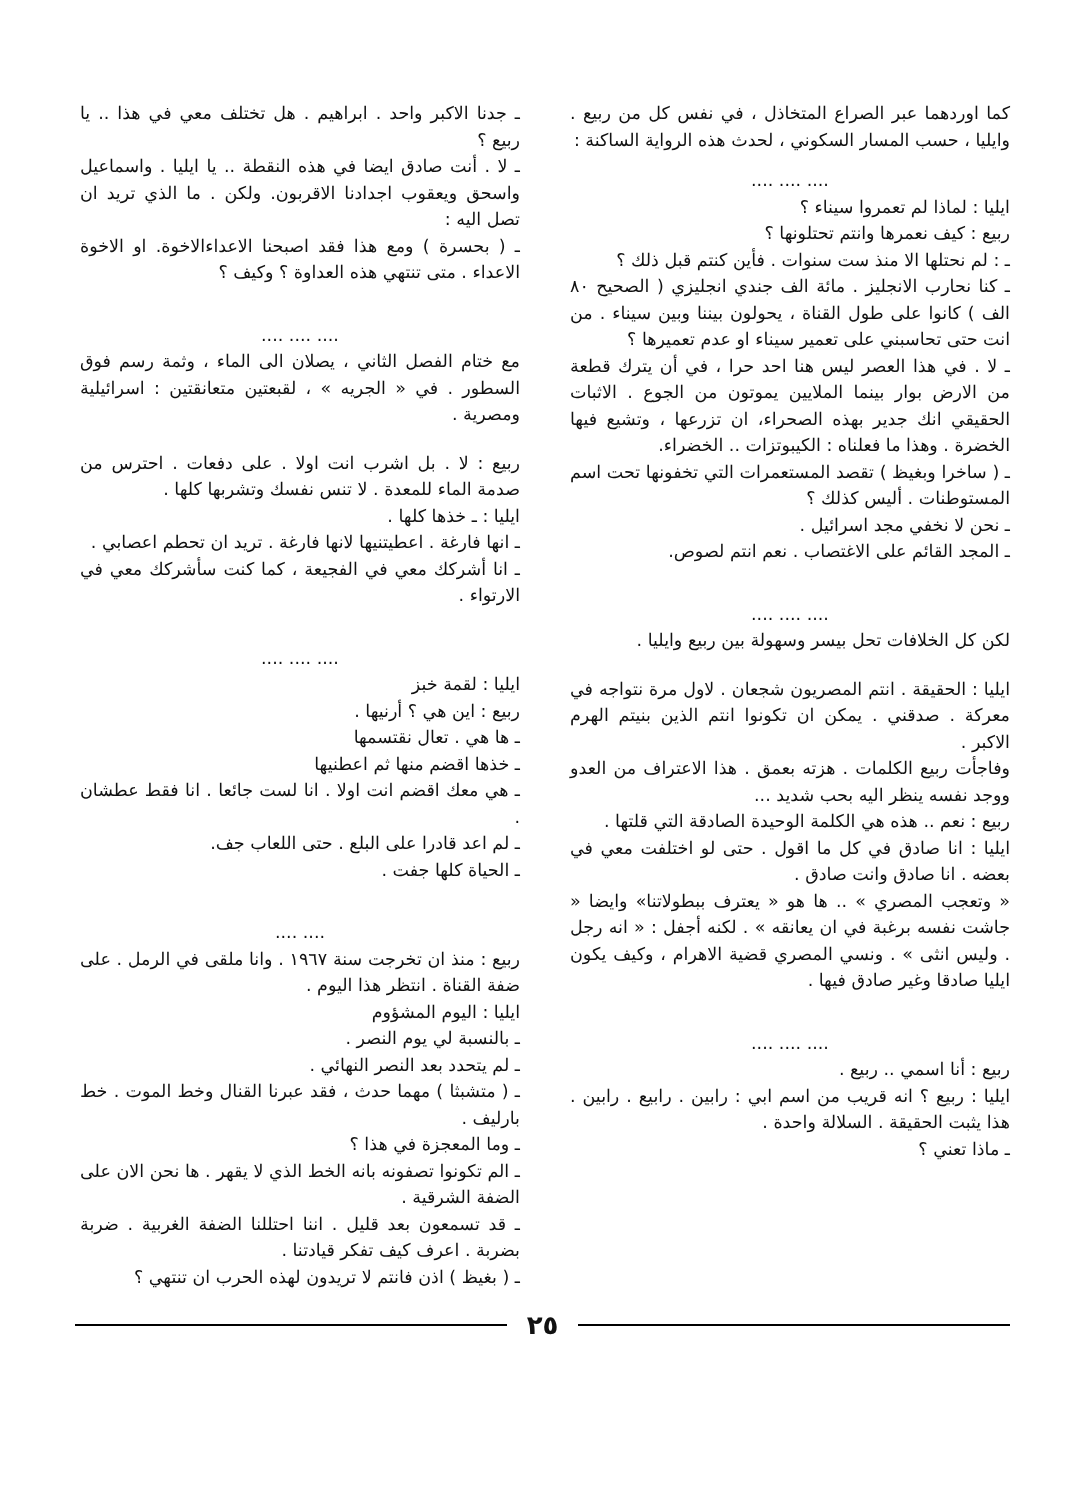كما اوردهما عبر الصراع المتخاذل ، في نفس كل من ربيع . وايليا ، حسب المسار السكوني ، لحدث هذه الرواية الساكنة :
.... .... ....
ايليا : لماذا لم تعمروا سيناء ؟
ربيع : كيف نعمرها وانتم تحتلونها ؟
ـ : لم نحتلها الا منذ ست سنوات . فأين كنتم قبل ذلك ؟
ـ كنا نحارب الانجليز . مائة الف جندي انجليزي ( الصحيح ٨٠ الف ) كانوا على طول القناة ، يحولون بيننا وبين سيناء . من انت حتى تحاسبني على تعمير سيناء او عدم تعميرها ؟
ـ لا . في هذا العصر ليس هنا احد حرا ، في أن يترك قطعة من الارض بوار بينما الملايين يموتون من الجوع . الاثبات الحقيقي انك جدير بهذه الصحراء، ان تزرعها ، وتشيع فيها الخضرة . وهذا ما فعلناه : الكيبوتزات .. الخضراء.
ـ ( ساخرا وبغيظ ) تقصد المستعمرات التي تخفونها تحت اسم المستوطنات . أليس كذلك ؟
ـ نحن لا نخفي مجد اسرائيل .
ـ المجد القائم على الاغتصاب . نعم انتم لصوص.
.... .... ....
لكن كل الخلافات تحل بيسر وسهولة بين ربيع وايليا .
ايليا : الحقيقة . انتم المصريون شجعان . لاول مرة نتواجه في معركة . صدقني . يمكن ان تكونوا انتم الذين بنيتم الهرم الاكبر .
وفاجأت ربيع الكلمات . هزته بعمق . هذا الاعتراف من العدو ووجد نفسه ينظر اليه بحب شديد ...
ربيع : نعم .. هذه هي الكلمة الوحيدة الصادقة التي قلتها .
ايليا : انا صادق في كل ما اقول . حتى لو اختلفت معي في بعضه . انا صادق وانت صادق .
« وتعجب المصري » .. ها هو « يعترف ببطولاتنا» وايضا « جاشت نفسه برغبة في ان يعانقه » . لكنه أجفل : « انه رجل . وليس انثى » . ونسي المصري قضية الاهرام ، وكيف يكون ايليا صادقا وغير صادق فيها .
.... .... ....
ربيع : أنا اسمي .. ربيع .
ايليا : ربيع ؟ انه قريب من اسم ابي : رابين . رابيع . رابين . هذا يثبت الحقيقة . السلالة واحدة .
ـ ماذا تعني ؟
ـ جدنا الاكبر واحد . ابراهيم . هل تختلف معي في هذا .. يا ربيع ؟
ـ لا . أنت صادق ايضا في هذه النقطة .. يا ايليا . واسماعيل واسحق ويعقوب اجدادنا الاقربون. ولكن . ما الذي تريد ان تصل اليه :
ـ ( بحسرة ) ومع هذا فقد اصبحنا الاعداءالاخوة. او الاخوة الاعداء . متى تنتهي هذه العداوة ؟ وكيف ؟
.... .... ....
مع ختام الفصل الثاني ، يصلان الى الماء ، وثمة رسم فوق السطور . في « الجريه » ، لقبعتين متعانقتين : اسرائيلية ومصرية .
ربيع : لا . بل اشرب انت اولا . على دفعات . احترس من صدمة الماء للمعدة . لا تنس نفسك وتشربها كلها .
ايليا : ـ خذها كلها .
ـ انها فارغة . اعطيتنيها لانها فارغة . تريد ان تحطم اعصابي .
ـ انا أشركك معي في الفجيعة ، كما كنت سأشركك معي في الارتواء .
.... .... ....
ايليا : لقمة خبز
ربيع : اين هي ؟ أرنيها .
ـ ها هي . تعال نقتسمها
ـ خذها اقضم منها ثم اعطنيها
ـ هي معك اقضم انت اولا . انا لست جائعا . انا فقط عطشان .
ـ لم اعد قادرا على البلع . حتى اللعاب جف.
ـ الحياة كلها جفت .
.... ....
ربيع : منذ ان تخرجت سنة ١٩٦٧ . وانا ملقى في الرمل . على ضفة القناة . انتظر هذا اليوم .
ايليا : اليوم المشؤوم
ـ بالنسبة لي يوم النصر .
ـ لم يتحدد بعد النصر النهائي .
ـ ( متشبثا ) مهما حدث ، فقد عبرنا القنال وخط الموت . خط بارليف .
ـ وما المعجزة في هذا ؟
ـ الم تكونوا تصفونه بانه الخط الذي لا يقهر . ها نحن الان على الضفة الشرقية .
ـ قد تسمعون بعد قليل . اننا احتللنا الضفة الغربية . ضربة بضربة . اعرف كيف تفكر قيادتنا .
ـ ( بغيظ ) اذن فانتم لا تريدون لهذه الحرب ان تنتهي ؟
٢٥